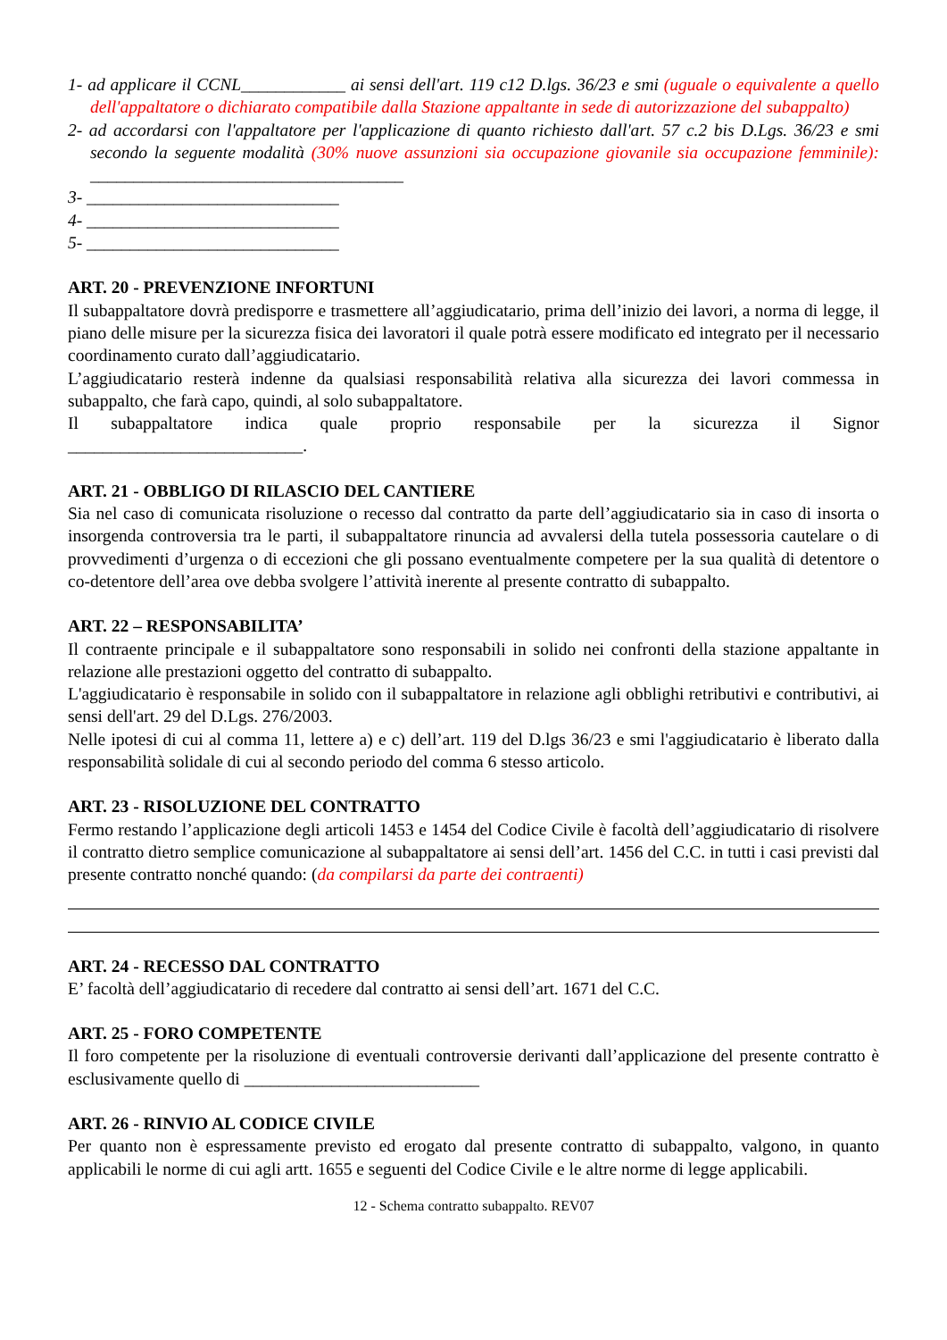1- ad applicare il CCNL____________ ai sensi dell'art. 119 c12 D.lgs. 36/23 e smi (uguale o equivalente a quello dell'appaltatore o dichiarato compatibile dalla Stazione appaltante in sede di autorizzazione del subappalto)
2- ad accordarsi con l'appaltatore per l'applicazione di quanto richiesto dall'art. 57 c.2 bis D.Lgs. 36/23 e smi secondo la seguente modalità (30% nuove assunzioni sia occupazione giovanile sia occupazione femminile): ____________________________________
3- _____________________________
4- _____________________________
5- _____________________________
ART. 20 - PREVENZIONE INFORTUNI
Il subappaltatore dovrà predisporre e trasmettere all’aggiudicatario, prima dell’inizio dei lavori, a norma di legge, il piano delle misure per la sicurezza fisica dei lavoratori il quale potrà essere modificato ed integrato per il necessario coordinamento curato dall’aggiudicatario.
L’aggiudicatario resterà indenne da qualsiasi responsabilità relativa alla sicurezza dei lavori commessa in subappalto, che farà capo, quindi, al solo subappaltatore.
Il subappaltatore indica quale proprio responsabile per la sicurezza il Signor
___________________________.
ART. 21 - OBBLIGO DI RILASCIO DEL CANTIERE
Sia nel caso di comunicata risoluzione o recesso dal contratto da parte dell’aggiudicatario sia in caso di insorta o insorgenda controversia tra le parti, il subappaltatore rinuncia ad avvalersi della tutela possessoria cautelare o di provvedimenti d’urgenza o di eccezioni che gli possano eventualmente competere per la sua qualità di detentore o co-detentore dell’area ove debba svolgere l’attività inerente al presente contratto di subappalto.
ART. 22 – RESPONSABILITA’
Il contraente principale e il subappaltatore sono responsabili in solido nei confronti della stazione appaltante in relazione alle prestazioni oggetto del contratto di subappalto.
L'aggiudicatario è responsabile in solido con il subappaltatore in relazione agli obblighi retributivi e contributivi, ai sensi dell'art. 29 del D.Lgs. 276/2003.
Nelle ipotesi di cui al comma 11, lettere a) e c) dell’art. 119 del D.lgs 36/23 e smi l'aggiudicatario è liberato dalla responsabilità solidale di cui al secondo periodo del comma 6 stesso articolo.
ART. 23 - RISOLUZIONE DEL CONTRATTO
Fermo restando l’applicazione degli articoli 1453 e 1454 del Codice Civile è facoltà dell’aggiudicatario di risolvere il contratto dietro semplice comunicazione al subappaltatore ai sensi dell’art. 1456 del C.C. in tutti i casi previsti dal presente contratto nonché quando: (da compilarsi da parte dei contraenti)
ART. 24 - RECESSO DAL CONTRATTO
E’ facoltà dell’aggiudicatario di recedere dal contratto ai sensi dell’art. 1671 del C.C.
ART. 25 - FORO COMPETENTE
Il foro competente per la risoluzione di eventuali controversie derivanti dall’applicazione del presente contratto è esclusivamente quello di ___________________________
ART. 26 - RINVIO AL CODICE CIVILE
Per quanto non è espressamente previsto ed erogato dal presente contratto di subappalto, valgono, in quanto applicabili le norme di cui agli artt. 1655 e seguenti del Codice Civile e le altre norme di legge applicabili.
12 - Schema contratto subappalto. REV07